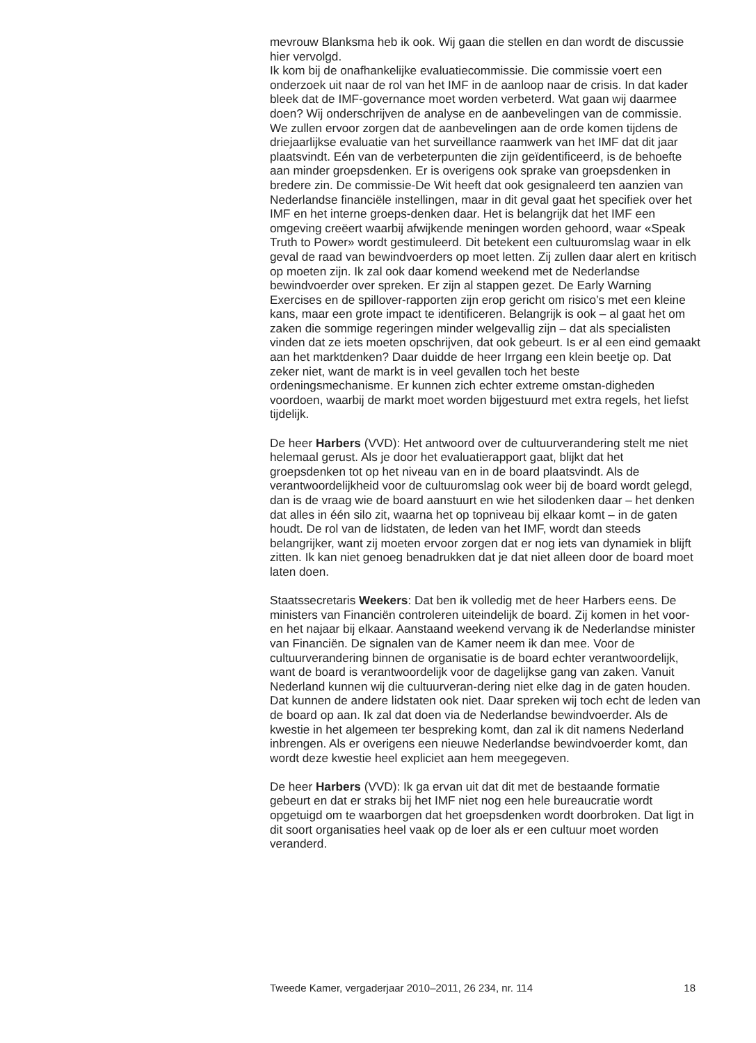mevrouw Blanksma heb ik ook. Wij gaan die stellen en dan wordt de discussie hier vervolgd.
Ik kom bij de onafhankelijke evaluatiecommissie. Die commissie voert een onderzoek uit naar de rol van het IMF in de aanloop naar de crisis. In dat kader bleek dat de IMF-governance moet worden verbeterd. Wat gaan wij daarmee doen? Wij onderschrijven de analyse en de aanbevelingen van de commissie. We zullen ervoor zorgen dat de aanbevelingen aan de orde komen tijdens de driejaarlijkse evaluatie van het surveillance raamwerk van het IMF dat dit jaar plaatsvindt. Eén van de verbeterpunten die zijn geïdentificeerd, is de behoefte aan minder groepsdenken. Er is overigens ook sprake van groepsdenken in bredere zin. De commissie-De Wit heeft dat ook gesignaleerd ten aanzien van Nederlandse financiële instellingen, maar in dit geval gaat het specifiek over het IMF en het interne groeps-denken daar. Het is belangrijk dat het IMF een omgeving creëert waarbij afwijkende meningen worden gehoord, waar «Speak Truth to Power» wordt gestimuleerd. Dit betekent een cultuuromslag waar in elk geval de raad van bewindvoerders op moet letten. Zij zullen daar alert en kritisch op moeten zijn. Ik zal ook daar komend weekend met de Nederlandse bewindvoerder over spreken. Er zijn al stappen gezet. De Early Warning Exercises en de spillover-rapporten zijn erop gericht om risico’s met een kleine kans, maar een grote impact te identificeren. Belangrijk is ook – al gaat het om zaken die sommige regeringen minder welgevallig zijn – dat als specialisten vinden dat ze iets moeten opschrijven, dat ook gebeurt. Is er al een eind gemaakt aan het marktdenken? Daar duidde de heer Irrgang een klein beetje op. Dat zeker niet, want de markt is in veel gevallen toch het beste ordeningsmechanisme. Er kunnen zich echter extreme omstan-digheden voordoen, waarbij de markt moet worden bijgestuurd met extra regels, het liefst tijdelijk.
De heer Harbers (VVD): Het antwoord over de cultuurverandering stelt me niet helemaal gerust. Als je door het evaluatierapport gaat, blijkt dat het groepsdenken tot op het niveau van en in de board plaatsvindt. Als de verantwoordelijkheid voor de cultuuromslag ook weer bij de board wordt gelegd, dan is de vraag wie de board aanstuurt en wie het silodenken daar – het denken dat alles in één silo zit, waarna het op topniveau bij elkaar komt – in de gaten houdt. De rol van de lidstaten, de leden van het IMF, wordt dan steeds belangrijker, want zij moeten ervoor zorgen dat er nog iets van dynamiek in blijft zitten. Ik kan niet genoeg benadrukken dat je dat niet alleen door de board moet laten doen.
Staatssecretaris Weekers: Dat ben ik volledig met de heer Harbers eens. De ministers van Financiën controleren uiteindelijk de board. Zij komen in het voor- en het najaar bij elkaar. Aanstaand weekend vervang ik de Nederlandse minister van Financiën. De signalen van de Kamer neem ik dan mee. Voor de cultuurverandering binnen de organisatie is de board echter verantwoordelijk, want de board is verantwoordelijk voor de dagelijkse gang van zaken. Vanuit Nederland kunnen wij die cultuurveran-dering niet elke dag in de gaten houden. Dat kunnen de andere lidstaten ook niet. Daar spreken wij toch echt de leden van de board op aan. Ik zal dat doen via de Nederlandse bewindvoerder. Als de kwestie in het algemeen ter bespreking komt, dan zal ik dit namens Nederland inbrengen. Als er overigens een nieuwe Nederlandse bewindvoerder komt, dan wordt deze kwestie heel expliciet aan hem meegegeven.
De heer Harbers (VVD): Ik ga ervan uit dat dit met de bestaande formatie gebeurt en dat er straks bij het IMF niet nog een hele bureaucratie wordt opgetuigd om te waarborgen dat het groepsdenken wordt doorbroken. Dat ligt in dit soort organisaties heel vaak op de loer als er een cultuur moet worden veranderd.
Tweede Kamer, vergaderjaar 2010–2011, 26 234, nr. 114 18